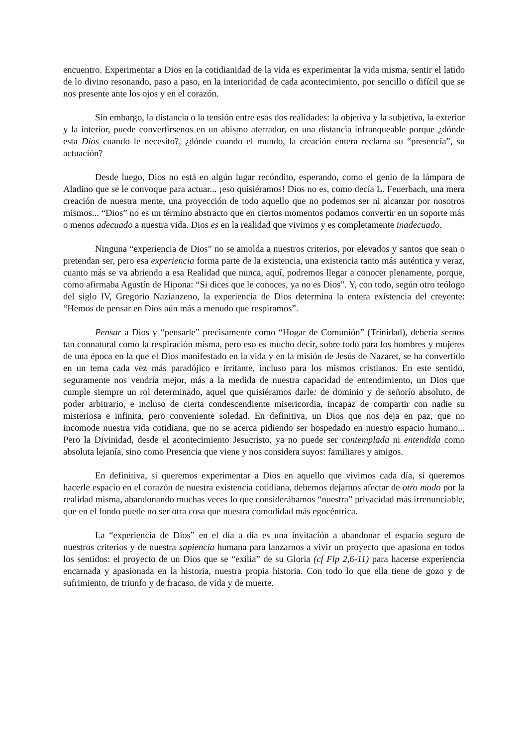encuentro. Experimentar a Dios en la cotidianidad de la vida es experimentar la vida misma, sentir el latido de lo divino resonando, paso a paso, en la interioridad de cada acontecimiento, por sencillo o difícil que se nos presente ante los ojos y en el corazón.
Sin embargo, la distancia o la tensión entre esas dos realidades: la objetiva y la subjetiva, la exterior y la interior, puede convertirsenos en un abismo aterrador, en una distancia infranqueable porque ¿dónde esta Dios cuando le necesito?, ¿dónde cuando el mundo, la creación entera reclama su “presencia”, su actuación?
Desde luego, Dios no está en algún lugar recóndito, esperando, como el genio de la lámpara de Aladino que se le convoque para actuar... ¡eso quisiéramos! Dios no es, como decía L. Feuerbach, una mera creación de nuestra mente, una proyección de todo aquello que no podemos ser ni alcanzar por nosotros mismos... “Dios” no es un término abstracto que en ciertos momentos podamos convertir en un soporte más o menos adecuado a nuestra vida. Dios es en la realidad que vivimos y es completamente inadecuado.
Ninguna “experiencia de Dios” no se amolda a nuestros criterios, por elevados y santos que sean o pretendan ser, pero esa experiencia forma parte de la existencia, una existencia tanto más auténtica y veraz, cuanto más se va abriendo a esa Realidad que nunca, aquí, podremos llegar a conocer plenamente, porque, como afirmaba Agustín de Hipona: “Si dices que le conoces, ya no es Dios”. Y, con todo, según otro teólogo del siglo IV, Gregorio Nazianzeno, la experiencia de Dios determina la entera existencia del creyente: “Hemos de pensar en Dios aún más a menudo que respiramos”.
Pensar a Dios y “pensarle” precisamente como “Hogar de Comunión” (Trinidad), debería sernos tan connatural como la respiración misma, pero eso es mucho decir, sobre todo para los hombres y mujeres de una época en la que el Dios manifestado en la vida y en la misión de Jesús de Nazaret, se ha convertido en un tema cada vez más paradójico e irritante, incluso para los mismos cristianos. En este sentido, seguramente nos vendría mejor, más a la medida de nuestra capacidad de entendimiento, un Dios que cumple siempre un rol determinado, aquel que quisiéramos darle: de dominio y de señorío absoluto, de poder arbitrario, e incluso de cierta condescendiente misericordia, incapaz de compartir con nadie su misteriosa e infinita, pero conveniente soledad. En definitiva, un Dios que nos deja en paz, que no incomode nuestra vida cotidiana, que no se acerca pidiendo ser hospedado en nuestro espacio humano... Pero la Divinidad, desde el acontecimiento Jesucristo, ya no puede ser contemplada ni entendida como absoluta lejanía, sino como Presencia que viene y nos considera suyos: familiares y amigos.
En definitiva, si queremos experimentar a Dios en aquello que vivimos cada día, si queremos hacerle espacio en el corazón de nuestra existencia cotidiana, debemos dejarnos afectar de otro modo por la realidad misma, abandonando muchas veces lo que considerábamos “nuestra” privacidad más irrenunciable, que en el fondo puede no ser otra cosa que nuestra comodidad más egocéntrica.
La “experiencia de Dios” en el día a día es una invitación a abandonar el espacio seguro de nuestros criterios y de nuestra sapiencia humana para lanzarnos a vivir un proyecto que apasiona en todos los sentidos: el proyecto de un Dios que se “exilia” de su Gloria (cf Flp 2,6-11) para hacerse experiencia encarnada y apasionada en la historia, nuestra propia historia. Con todo lo que ella tiene de gozo y de sufrimiento, de triunfo y de fracaso, de vida y de muerte.